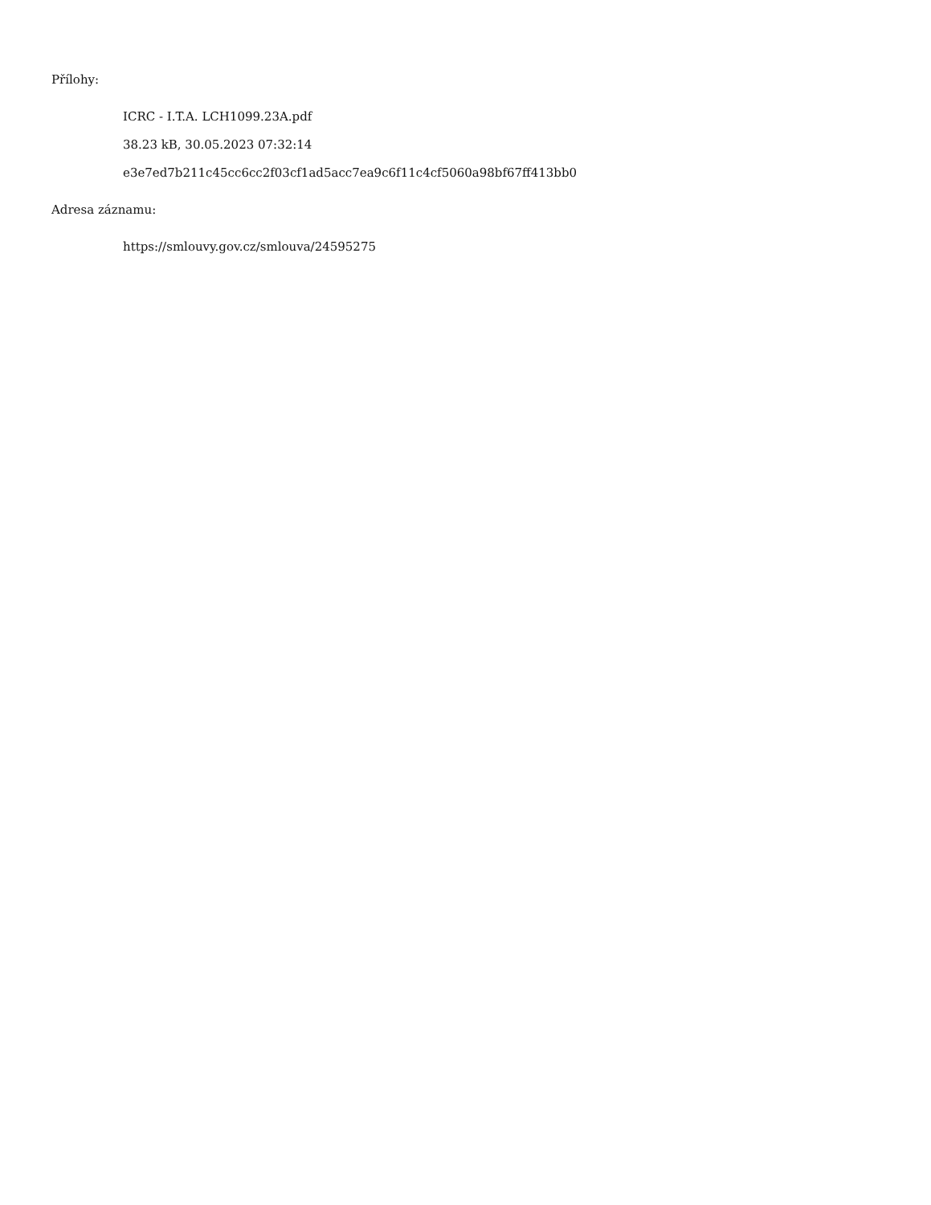Přílohy:
ICRC - I.T.A. LCH1099.23A.pdf
38.23 kB, 30.05.2023 07:32:14
e3e7ed7b211c45cc6cc2f03cf1ad5acc7ea9c6f11c4cf5060a98bf67ff413bb0
Adresa záznamu:
https://smlouvy.gov.cz/smlouva/24595275